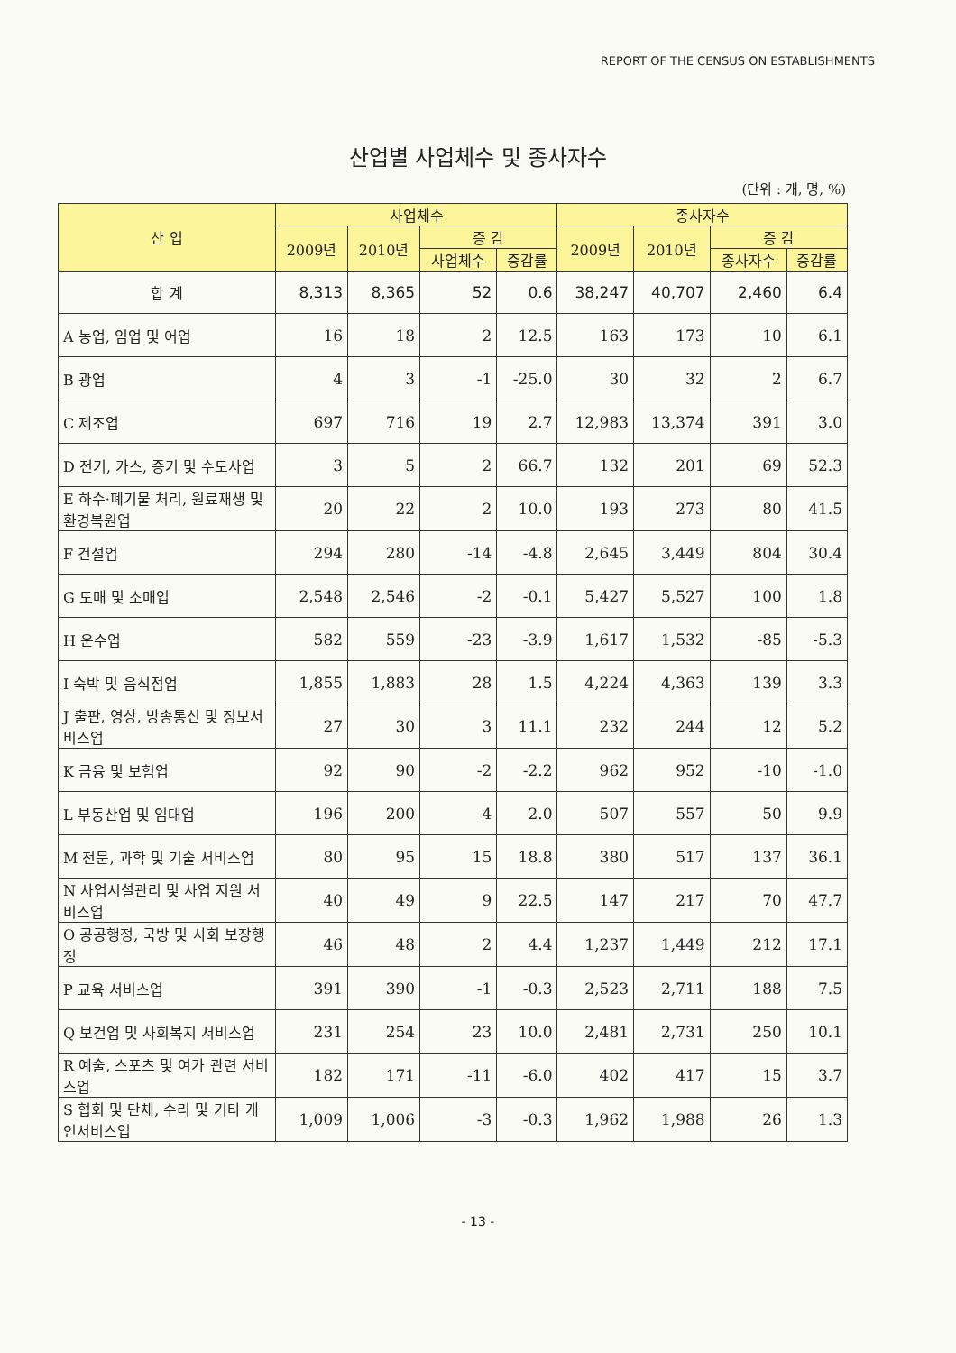REPORT OF THE CENSUS ON ESTABLISHMENTS
산업별 사업체수 및 종사자수
(단위 : 개, 명, %)
| 산 업 | 사업체수 | | | | 종사자수 | | | |
| --- | --- | --- | --- | --- | --- | --- | --- | --- |
| | 2009년 | 2010년 | 증 감 | | 2009년 | 2010년 | 증 감 | |
| | | | 사업체수 | 증감률 | | | 종사자수 | 증감률 |
| 합 계 | 8,313 | 8,365 | 52 | 0.6 | 38,247 | 40,707 | 2,460 | 6.4 |
| A 농업, 임업 및 어업 | 16 | 18 | 2 | 12.5 | 163 | 173 | 10 | 6.1 |
| B 광업 | 4 | 3 | -1 | -25.0 | 30 | 32 | 2 | 6.7 |
| C 제조업 | 697 | 716 | 19 | 2.7 | 12,983 | 13,374 | 391 | 3.0 |
| D 전기, 가스, 증기 및 수도사업 | 3 | 5 | 2 | 66.7 | 132 | 201 | 69 | 52.3 |
| E 하수·폐기물 처리, 원료재생 및 환경복원업 | 20 | 22 | 2 | 10.0 | 193 | 273 | 80 | 41.5 |
| F 건설업 | 294 | 280 | -14 | -4.8 | 2,645 | 3,449 | 804 | 30.4 |
| G 도매 및 소매업 | 2,548 | 2,546 | -2 | -0.1 | 5,427 | 5,527 | 100 | 1.8 |
| H 운수업 | 582 | 559 | -23 | -3.9 | 1,617 | 1,532 | -85 | -5.3 |
| I 숙박 및 음식점업 | 1,855 | 1,883 | 28 | 1.5 | 4,224 | 4,363 | 139 | 3.3 |
| J 출판, 영상, 방송통신 및 정보서비스업 | 27 | 30 | 3 | 11.1 | 232 | 244 | 12 | 5.2 |
| K 금융 및 보험업 | 92 | 90 | -2 | -2.2 | 962 | 952 | -10 | -1.0 |
| L 부동산업 및 임대업 | 196 | 200 | 4 | 2.0 | 507 | 557 | 50 | 9.9 |
| M 전문, 과학 및 기술 서비스업 | 80 | 95 | 15 | 18.8 | 380 | 517 | 137 | 36.1 |
| N 사업시설관리 및 사업 지원 서비스업 | 40 | 49 | 9 | 22.5 | 147 | 217 | 70 | 47.7 |
| O 공공행정, 국방 및 사회 보장행정 | 46 | 48 | 2 | 4.4 | 1,237 | 1,449 | 212 | 17.1 |
| P 교육 서비스업 | 391 | 390 | -1 | -0.3 | 2,523 | 2,711 | 188 | 7.5 |
| Q 보건업 및 사회복지 서비스업 | 231 | 254 | 23 | 10.0 | 2,481 | 2,731 | 250 | 10.1 |
| R 예술, 스포츠 및 여가 관련 서비스업 | 182 | 171 | -11 | -6.0 | 402 | 417 | 15 | 3.7 |
| S 협회 및 단체, 수리 및 기타 개인서비스업 | 1,009 | 1,006 | -3 | -0.3 | 1,962 | 1,988 | 26 | 1.3 |
- 13 -